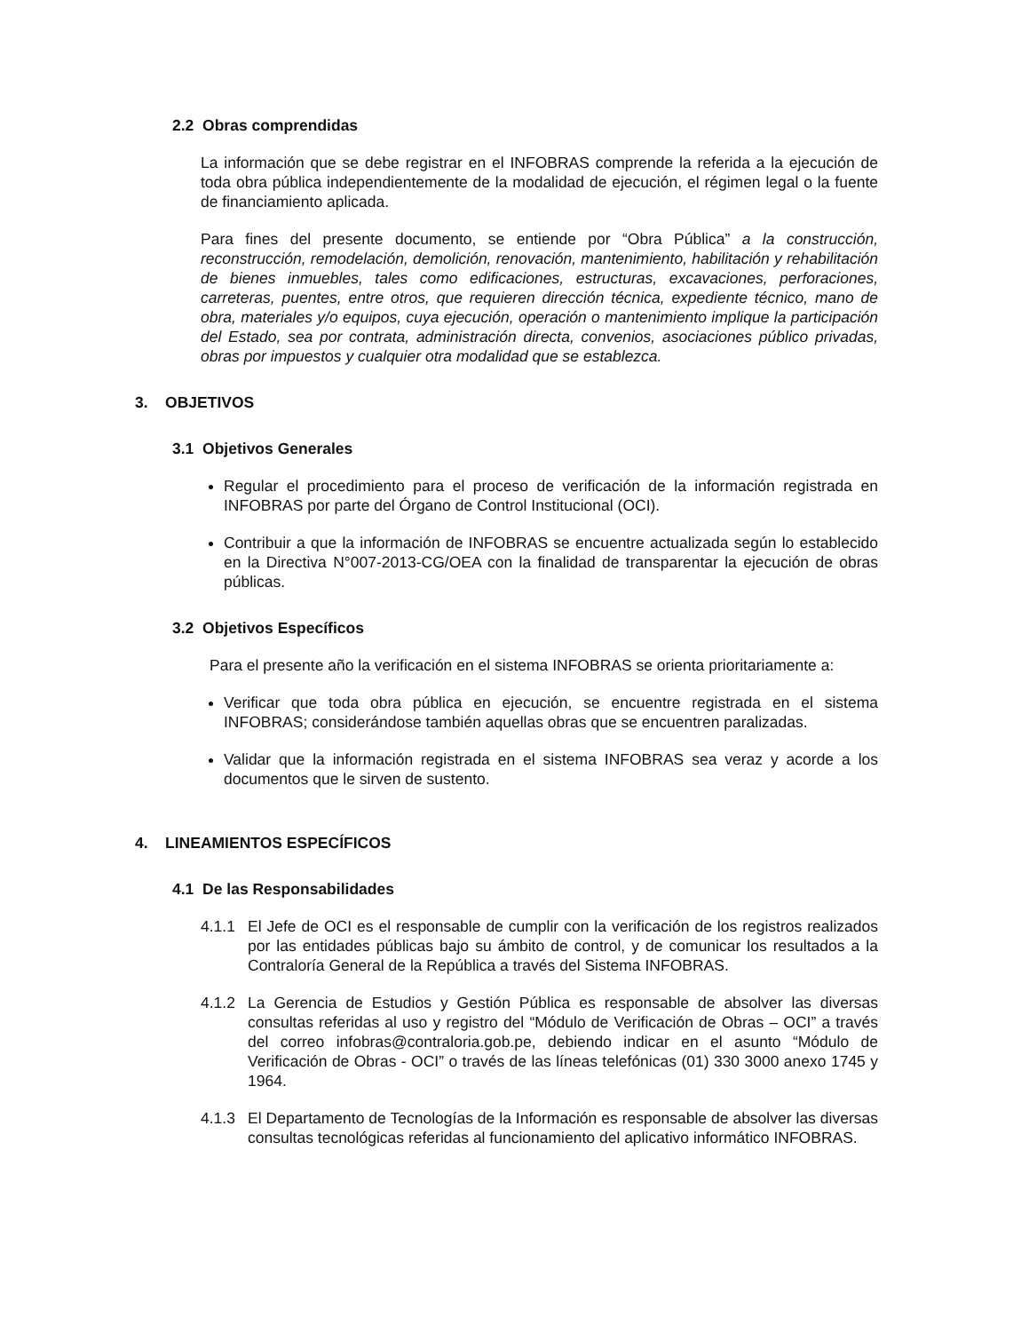2.2 Obras comprendidas
La información que se debe registrar en el INFOBRAS comprende la referida a la ejecución de toda obra pública independientemente de la modalidad de ejecución, el régimen legal o la fuente de financiamiento aplicada.
Para fines del presente documento, se entiende por “Obra Pública” a la construcción, reconstrucción, remodelación, demolición, renovación, mantenimiento, habilitación y rehabilitación de bienes inmuebles, tales como edificaciones, estructuras, excavaciones, perforaciones, carreteras, puentes, entre otros, que requieren dirección técnica, expediente técnico, mano de obra, materiales y/o equipos, cuya ejecución, operación o mantenimiento implique la participación del Estado, sea por contrata, administración directa, convenios, asociaciones público privadas, obras por impuestos y cualquier otra modalidad que se establezca.
3. OBJETIVOS
3.1 Objetivos Generales
Regular el procedimiento para el proceso de verificación de la información registrada en INFOBRAS por parte del Órgano de Control Institucional (OCI).
Contribuir a que la información de INFOBRAS se encuentre actualizada según lo establecido en la Directiva N°007-2013-CG/OEA con la finalidad de transparentar la ejecución de obras públicas.
3.2 Objetivos Específicos
Para el presente año la verificación en el sistema INFOBRAS se orienta prioritariamente a:
Verificar que toda obra pública en ejecución, se encuentre registrada en el sistema INFOBRAS; considerándose también aquellas obras que se encuentren paralizadas.
Validar que la información registrada en el sistema INFOBRAS sea veraz y acorde a los documentos que le sirven de sustento.
4. LINEAMIENTOS ESPECÍFICOS
4.1 De las Responsabilidades
4.1.1 El Jefe de OCI es el responsable de cumplir con la verificación de los registros realizados por las entidades públicas bajo su ámbito de control, y de comunicar los resultados a la Contraloría General de la República a través del Sistema INFOBRAS.
4.1.2 La Gerencia de Estudios y Gestión Pública es responsable de absolver las diversas consultas referidas al uso y registro del “Módulo de Verificación de Obras – OCI” a través del correo infobras@contraloria.gob.pe, debiendo indicar en el asunto “Módulo de Verificación de Obras - OCI” o través de las líneas telefónicas (01) 330 3000 anexo 1745 y 1964.
4.1.3 El Departamento de Tecnologías de la Información es responsable de absolver las diversas consultas tecnológicas referidas al funcionamiento del aplicativo informático INFOBRAS.